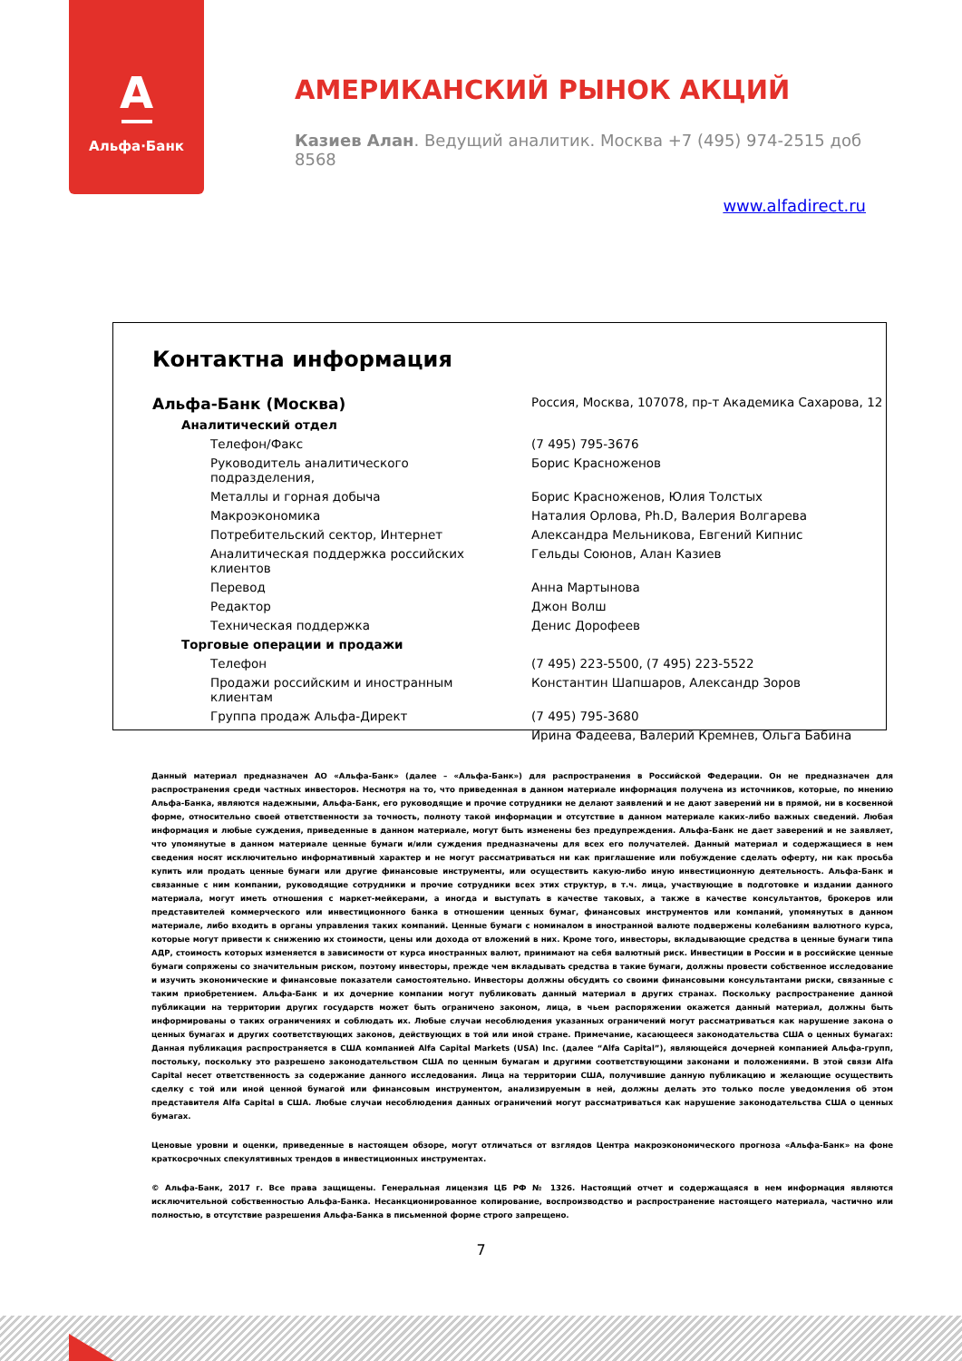А
Альфа·Банк
АМЕРИКАНСКИЙ РЫНОК АКЦИЙ
Казиев Алан. Ведущий аналитик. Москва +7 (495) 974-2515 доб 8568
www.alfadirect.ru
Контактна информация
| Альфа-Банк (Москва) | Россия, Москва, 107078, пр-т Академика Сахарова, 12 |
| Аналитический отдел | |
| Телефон/Факс | (7 495) 795-3676 |
| Руководитель аналитического подразделения, | Борис Красноженов |
| Металлы и горная добыча | Борис Красноженов, Юлия Толстых |
| Макроэкономика | Наталия Орлова, Ph.D, Валерия Волгарева |
| Потребительский сектор, Интернет | Александра Мельникова, Евгений Кипнис |
| Аналитическая поддержка российских клиентов | Гельды Союнов, Алан Казиев |
| Перевод | Анна Мартынова |
| Редактор | Джон Волш |
| Техническая поддержка | Денис Дорофеев |
| Торговые операции и продажи | |
| Телефон | (7 495) 223-5500, (7 495) 223-5522 |
| Продажи российским и иностранным клиентам | Константин Шапшаров, Александр Зоров |
| Группа продаж Альфа-Директ | (7 495) 795-3680 |
| | Ирина Фадеева, Валерий Кремнев, Ольга Бабина |
Данный материал предназначен АО «Альфа-Банк» (далее – «Альфа-Банк») для распространения в Российской Федерации. Он не предназначен для распространения среди частных инвесторов. Несмотря на то, что приведенная в данном материале информация получена из источников, которые, по мнению Альфа-Банка, являются надежными, Альфа-Банк, его руководящие и прочие сотрудники не делают заявлений и не дают заверений ни в прямой, ни в косвенной форме, относительно своей ответственности за точность, полноту такой информации и отсутствие в данном материале каких-либо важных сведений. Любая информация и любые суждения, приведенные в данном материале, могут быть изменены без предупреждения. Альфа-Банк не дает заверений и не заявляет, что упомянутые в данном материале ценные бумаги и/или суждения предназначены для всех его получателей. Данный материал и содержащиеся в нем сведения носят исключительно информативный характер и не могут рассматриваться ни как приглашение или побуждение сделать оферту, ни как просьба купить или продать ценные бумаги или другие финансовые инструменты, или осуществить какую-либо иную инвестиционную деятельность. Альфа-Банк и связанные с ним компании, руководящие сотрудники и прочие сотрудники всех этих структур, в т.ч. лица, участвующие в подготовке и издании данного материала, могут иметь отношения с маркет-мейкерами, а иногда и выступать в качестве таковых, а также в качестве консультантов, брокеров или представителей коммерческого или инвестиционного банка в отношении ценных бумаг, финансовых инструментов или компаний, упомянутых в данном материале, либо входить в органы управления таких компаний. Ценные бумаги с номиналом в иностранной валюте подвержены колебаниям валютного курса, которые могут привести к снижению их стоимости, цены или дохода от вложений в них. Кроме того, инвесторы, вкладывающие средства в ценные бумаги типа АДР, стоимость которых изменяется в зависимости от курса иностранных валют, принимают на себя валютный риск. Инвестиции в России и в российские ценные бумаги сопряжены со значительным риском, поэтому инвесторы, прежде чем вкладывать средства в такие бумаги, должны провести собственное исследование и изучить экономические и финансовые показатели самостоятельно. Инвесторы должны обсудить со своими финансовыми консультантами риски, связанные с таким приобретением. Альфа-Банк и их дочерние компании могут публиковать данный материал в других странах. Поскольку распространение данной публикации на территории других государств может быть ограничено законом, лица, в чьем распоряжении окажется данный материал, должны быть информированы о таких ограничениях и соблюдать их. Любые случаи несоблюдения указанных ограничений могут рассматриваться как нарушение закона о ценных бумагах и других соответствующих законов, действующих в той или иной стране. Примечание, касающееся законодательства США о ценных бумагах: Данная публикация распространяется в США компанией Alfa Capital Markets (USA) Inc. (далее “Alfa Capital”), являющейся дочерней компанией Альфа-групп, постольку, поскольку это разрешено законодательством США по ценным бумагам и другими соответствующими законами и положениями. В этой связи Alfa Capital несет ответственность за содержание данного исследования. Лица на территории США, получившие данную публикацию и желающие осуществить сделку с той или иной ценной бумагой или финансовым инструментом, анализируемым в ней, должны делать это только после уведомления об этом представителя Alfa Capital в США. Любые случаи несоблюдения данных ограничений могут рассматриваться как нарушение законодательства США о ценных бумагах.
Ценовые уровни и оценки, приведенные в настоящем обзоре, могут отличаться от взглядов Центра макроэкономического прогноза «Альфа-Банк» на фоне краткосрочных спекулятивных трендов в инвестиционных инструментах.
© Альфа-Банк, 2017 г. Все права защищены. Генеральная лицензия ЦБ РФ № 1326. Настоящий отчет и содержащаяся в нем информация являются исключительной собственностью Альфа-Банка. Несанкционированное копирование, воспроизводство и распространение настоящего материала, частично или полностью, в отсутствие разрешения Альфа-Банка в письменной форме строго запрещено.
7